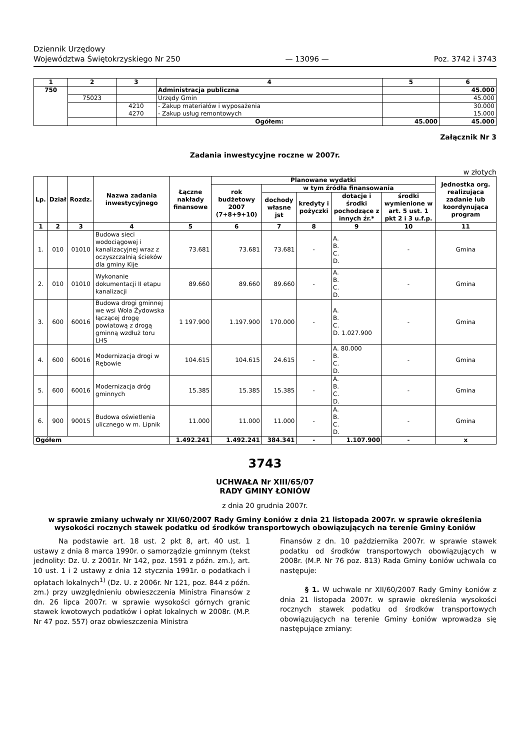Dziennik Urzędowy
Województwa Świętokrzyskiego Nr 250
— 13096 —
Poz. 3742 i 3743
| 1 | 2 | 3 | 4 | 5 | 6 |
| --- | --- | --- | --- | --- | --- |
| 750 | | | Administracja publiczna | | 45.000 |
| | 75023 | | Urzędy Gmin | | 45.000 |
| | | 4210 4270 | - Zakup materiałów i wyposażenia - Zakup usług remontowych | | 30.000 15.000 |
| | | | Ogółem: | 45.000 | 45.000 |
Załącznik Nr 3
Zadania inwestycyjne roczne w 2007r.
w złotych
| Lp. | Dział | Rozdz. | Nazwa zadania inwestycyjnego | Łączne nakłady finansowe | Planowane wydatki | | | | | Jednostka org. realizująca zadanie lub koordynująca program |
| --- | --- | --- | --- | --- | --- | --- | --- | --- | --- | --- |
| | | | | | rok budżetowy 2007 (7+8+9+10) | w tym źródła finansowania | | | | |
| | | | | | | dochody własne jst | kredyty i pożyczki | dotacje i środki pochodzące z innych źr.* | środki wymienione w art. 5 ust. 1 pkt 2 i 3 u.f.p. | |
| 1 | 2 | 3 | 4 | 5 | 6 | 7 | 8 | 9 | 10 | 11 |
| 1. | 010 | 01010 | Budowa sieci wodociągowej i kanalizacyjnej wraz z oczyszczalnią ścieków dla gminy Kije | 73.681 | 73.681 | 73.681 | - | A. B. C. D. | - | Gmina |
| 2. | 010 | 01010 | Wykonanie dokumentacji II etapu kanalizacji | 89.660 | 89.660 | 89.660 | - | A. B. C. D. | - | Gmina |
| 3. | 600 | 60016 | Budowa drogi gminnej we wsi Wola Żydowska łączącej drogę powiatową z drogą gminną wzdłuż toru LHS | 1 197.900 | 1.197.900 | 170.000 | - | A. B. C. D. 1.027.900 | - | Gmina |
| 4. | 600 | 60016 | Modernizacja drogi w Rębowie | 104.615 | 104.615 | 24.615 | - | A. 80.000 B. C. D. | - | Gmina |
| 5. | 600 | 60016 | Modernizacja dróg gminnych | 15.385 | 15.385 | 15.385 | - | A. B. C. D. | - | Gmina |
| 6. | 900 | 90015 | Budowa oświetlenia ulicznego w m. Lipnik | 11.000 | 11.000 | 11.000 | - | A. B. C. D. | - | Gmina |
| Ogółem | | | | 1.492.241 | 1.492.241 | 384.341 | - | 1.107.900 | - | x |
3743
UCHWAŁA Nr XIII/65/07
RADY GMINY ŁONIÓW
z dnia 20 grudnia 2007r.
w sprawie zmiany uchwały nr XII/60/2007 Rady Gminy Łoniów z dnia 21 listopada 2007r. w sprawie określenia wysokości rocznych stawek podatku od środków transportowych obowiązujących na terenie Gminy Łoniów
Na podstawie art. 18 ust. 2 pkt 8, art. 40 ust. 1 ustawy z dnia 8 marca 1990r. o samorządzie gminnym (tekst jednolity: Dz. U. z 2001r. Nr 142, poz. 1591 z późn. zm.), art. 10 ust. 1 i 2 ustawy z dnia 12 stycznia 1991r. o podatkach i opłatach lokalnych<sup>1)</sup> (Dz. U. z 2006r. Nr 121, poz. 844 z późn. zm.) przy uwzględnieniu obwieszczenia Ministra Finansów z dn. 26 lipca 2007r. w sprawie wysokości górnych granic stawek kwotowych podatków i opłat lokalnych w 2008r. (M.P. Nr 47 poz. 557) oraz obwieszczenia Ministra
Finansów z dn. 10 października 2007r. w sprawie stawek podatku od środków transportowych obowiązujących w 2008r. (M.P. Nr 76 poz. 813) Rada Gminy Łoniów uchwala co następuje:
§ 1. W uchwale nr XII/60/2007 Rady Gminy Łoniów z dnia 21 listopada 2007r. w sprawie określenia wysokości rocznych stawek podatku od środków transportowych obowiązujących na terenie Gminy Łoniów wprowadza się następujące zmiany: